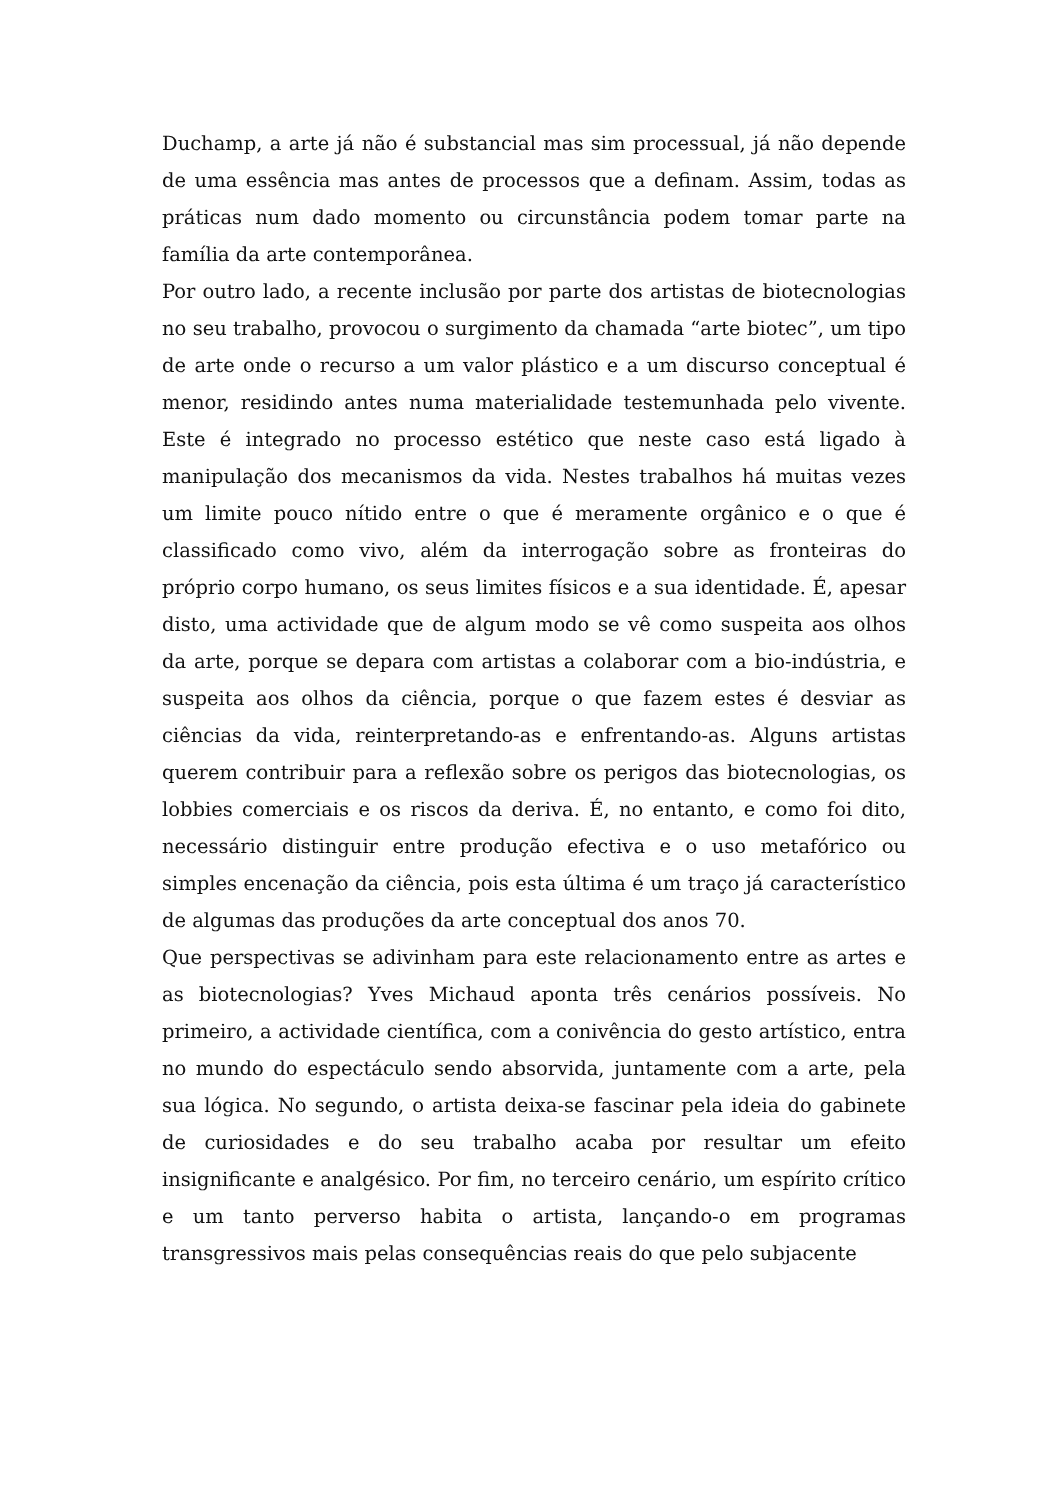Duchamp, a arte já não é substancial mas sim processual, já não depende de uma essência mas antes de processos que a definam. Assim, todas as práticas num dado momento ou circunstância podem tomar parte na família da arte contemporânea.
Por outro lado, a recente inclusão por parte dos artistas de biotecnologias no seu trabalho, provocou o surgimento da chamada “arte biotec”, um tipo de arte onde o recurso a um valor plástico e a um discurso conceptual é menor, residindo antes numa materialidade testemunhada pelo vivente. Este é integrado no processo estético que neste caso está ligado à manipulação dos mecanismos da vida. Nestes trabalhos há muitas vezes um limite pouco nítido entre o que é meramente orgânico e o que é classificado como vivo, além da interrogação sobre as fronteiras do próprio corpo humano, os seus limites físicos e a sua identidade. É, apesar disto, uma actividade que de algum modo se vê como suspeita aos olhos da arte, porque se depara com artistas a colaborar com a bio-indústria, e suspeita aos olhos da ciência, porque o que fazem estes é desviar as ciências da vida, reinterpretando-as e enfrentando-as. Alguns artistas querem contribuir para a reflexão sobre os perigos das biotecnologias, os lobbies comerciais e os riscos da deriva. É, no entanto, e como foi dito, necessário distinguir entre produção efectiva e o uso metafórico ou simples encenação da ciência, pois esta última é um traço já característico de algumas das produções da arte conceptual dos anos 70.
Que perspectivas se adivinham para este relacionamento entre as artes e as biotecnologias? Yves Michaud aponta três cenários possíveis. No primeiro, a actividade científica, com a conivência do gesto artístico, entra no mundo do espectáculo sendo absorvida, juntamente com a arte, pela sua lógica. No segundo, o artista deixa-se fascinar pela ideia do gabinete de curiosidades e do seu trabalho acaba por resultar um efeito insignificante e analgésico. Por fim, no terceiro cenário, um espírito crítico e um tanto perverso habita o artista, lançando-o em programas transgressivos mais pelas consequências reais do que pelo subjacente